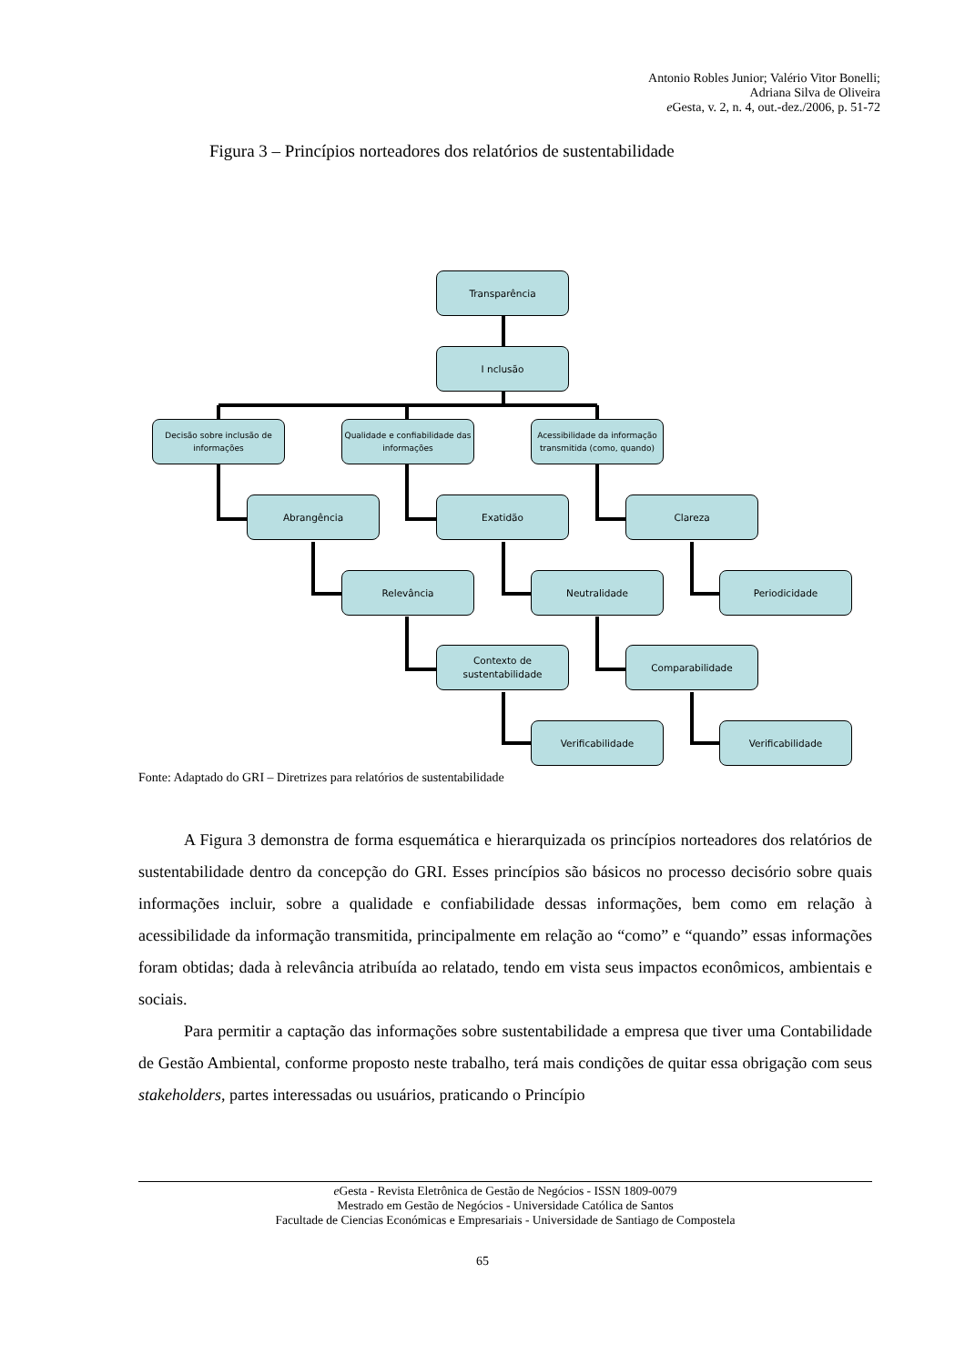Antonio Robles Junior; Valério Vitor Bonelli;
Adriana Silva de Oliveira
e Gesta, v. 2, n. 4, out.-dez./2006, p. 51-72
Figura 3 – Princípios norteadores dos relatórios de sustentabilidade
Transparência
I nclusão
Decisão sobre inclusão de informações
Qualidade e confiabilidade das informações
Acessibilidade da informação transmitida (como, quando)
Abrangência Exatidão Clareza
Relevância Neutralidade Periodicidade
Contexto de sustentabilidade
Comparabilidade
Verificabilidade Verificabilidade
Fonte: Adaptado do GRI – Diretrizes para relatórios de sustentabilidade
A Figura 3 demonstra de forma esquemática e hierarquizada os princípios norteadores dos relatórios de sustentabilidade dentro da concepção do GRI. Esses princípios são básicos no processo decisório sobre quais informações incluir, sobre a qualidade e confiabilidade dessas informações, bem como em relação à acessibilidade da informação transmitida, principalmente em relação ao “como” e “quando” essas informações foram obtidas; dada à relevância atribuída ao relatado, tendo em vista seus impactos econômicos, ambientais e sociais.
Para permitir a captação das informações sobre sustentabilidade a empresa que tiver uma Contabilidade de Gestão Ambiental, conforme proposto neste trabalho, terá mais condições de quitar essa obrigação com seus stakeholders, partes interessadas ou usuários, praticando o Princípio
e Gesta - Revista Eletrônica de Gestão de Negócios - ISSN 1809-0079
Mestrado em Gestão de Negócios - Universidade Católica de Santos
Facultade de Ciencias Económicas e Empresariais - Universidade de Santiago de Compostela
65